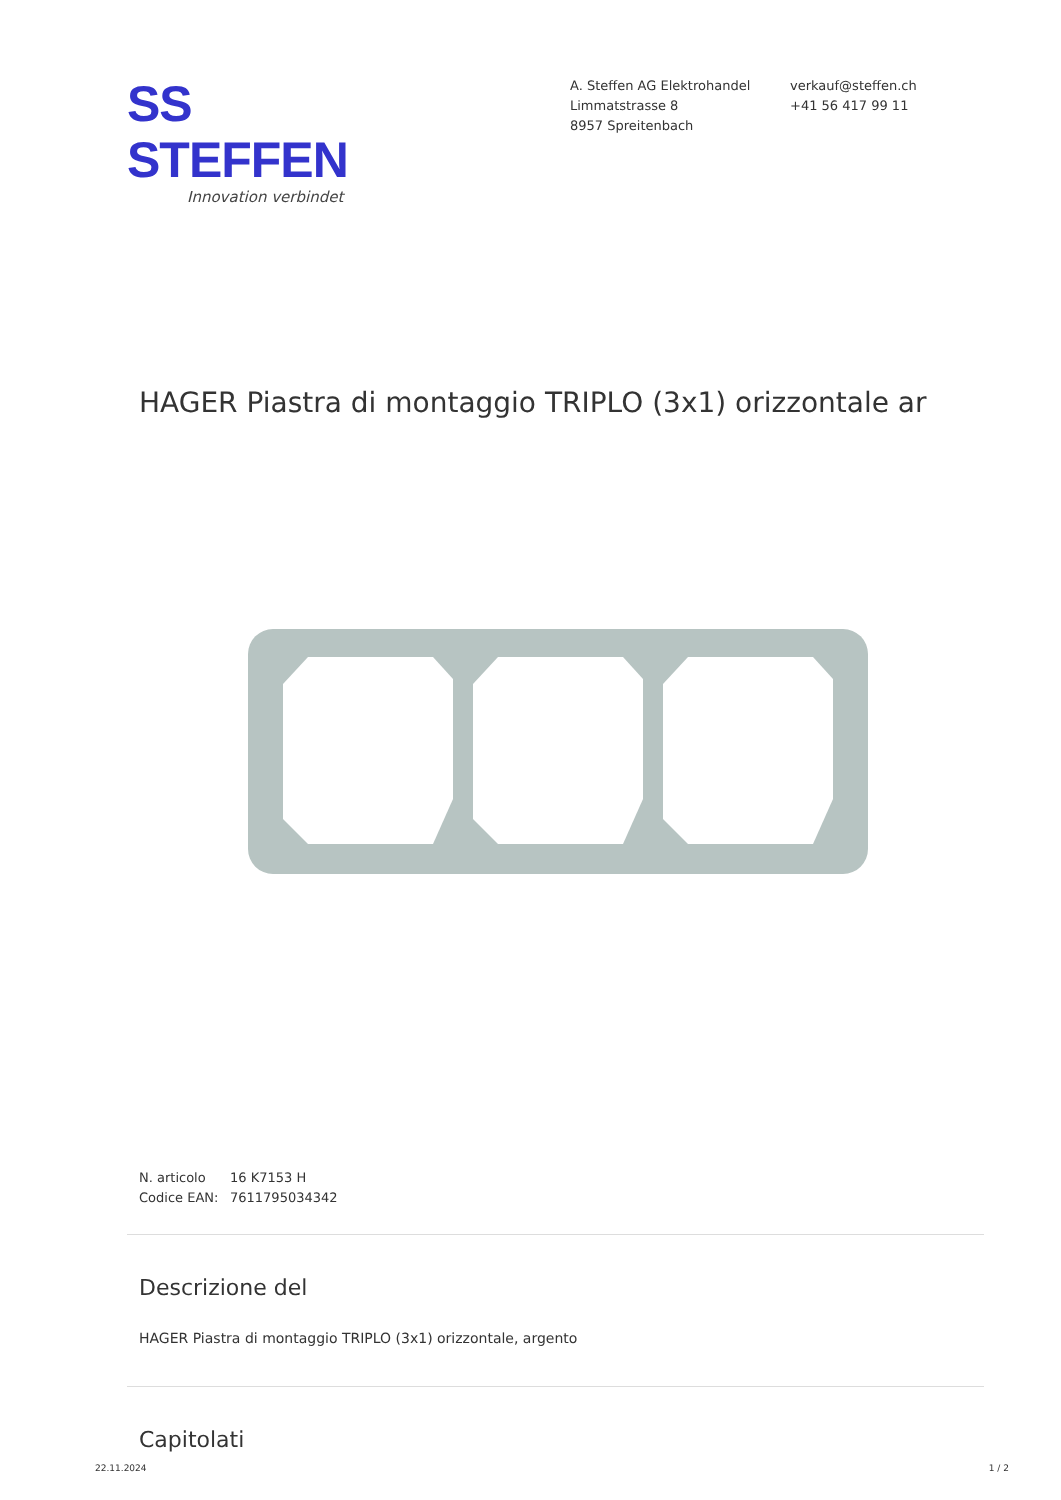SS STEFFEN
Innovation verbindet
A. Steffen AG Elektrohandel
Limmatstrasse 8
8957 Spreitenbach
verkauf@steffen.ch
+41 56 417 99 11
HAGER Piastra di montaggio TRIPLO (3x1) orizzontale ar
N. articolo 16 K7153 H
Codice EAN: 7611795034342
Descrizione del
HAGER Piastra di montaggio TRIPLO (3x1) orizzontale, argento
Capitolati
22.11.2024 1 / 2